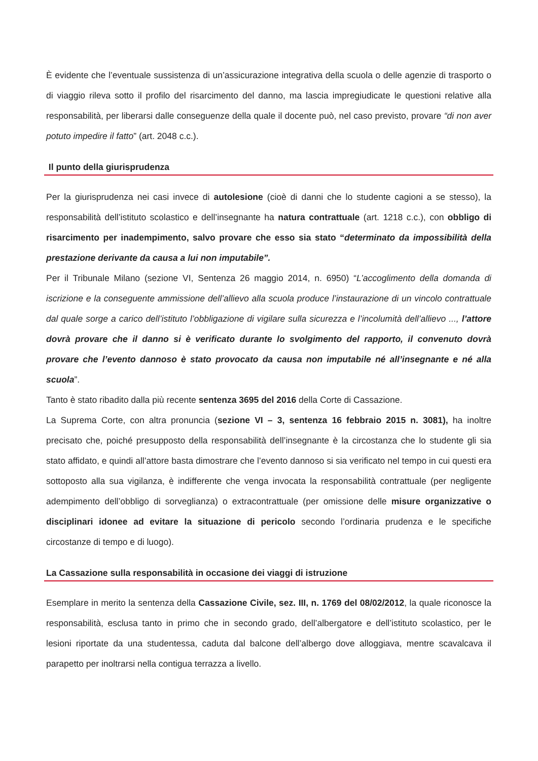È evidente che l’eventuale sussistenza di un’assicurazione integrativa della scuola o delle agenzie di trasporto o di viaggio rileva sotto il profilo del risarcimento del danno, ma lascia impregiudicate le questioni relative alla responsabilità, per liberarsi dalle conseguenze della quale il docente può, nel caso previsto, provare “di non aver potuto impedire il fatto” (art. 2048 c.c.).
Il punto della giurisprudenza
Per la giurisprudenza nei casi invece di autolesione (cioè di danni che lo studente cagioni a se stesso), la responsabilità dell’istituto scolastico e dell’insegnante ha natura contrattuale (art. 1218 c.c.), con obbligo di risarcimento per inadempimento, salvo provare che esso sia stato “determinato da impossibilità della prestazione derivante da causa a lui non imputabile”.
Per il Tribunale Milano (sezione VI, Sentenza 26 maggio 2014, n. 6950) “L’accoglimento della domanda di iscrizione e la conseguente ammissione dell’allievo alla scuola produce l’instaurazione di un vincolo contrattuale dal quale sorge a carico dell’istituto l’obbligazione di vigilare sulla sicurezza e l’incolumità dell’allievo ..., l’attore dovrà provare che il danno si è verificato durante lo svolgimento del rapporto, il convenuto dovrà provare che l’evento dannoso è stato provocato da causa non imputabile né all’insegnante e né alla scuola”.
Tanto è stato ribadito dalla più recente sentenza 3695 del 2016 della Corte di Cassazione.
La Suprema Corte, con altra pronuncia (sezione VI – 3, sentenza 16 febbraio 2015 n. 3081), ha inoltre precisato che, poiché presupposto della responsabilità dell’insegnante è la circostanza che lo studente gli sia stato affidato, e quindi all’attore basta dimostrare che l’evento dannoso si sia verificato nel tempo in cui questi era sottoposto alla sua vigilanza, è indifferente che venga invocata la responsabilità contrattuale (per negligente adempimento dell’obbligo di sorveglianza) o extracontrattuale (per omissione delle misure organizzative o disciplinari idonee ad evitare la situazione di pericolo secondo l’ordinaria prudenza e le specifiche circostanze di tempo e di luogo).
La Cassazione sulla responsabilità in occasione dei viaggi di istruzione
Esemplare in merito la sentenza della Cassazione Civile, sez. III, n. 1769 del 08/02/2012, la quale riconosce la responsabilità, esclusa tanto in primo che in secondo grado, dell’albergatore e dell’istituto scolastico, per le lesioni riportate da una studentessa, caduta dal balcone dell’albergo dove alloggiava, mentre scavalcava il parapetto per inoltrarsi nella contigua terrazza a livello.